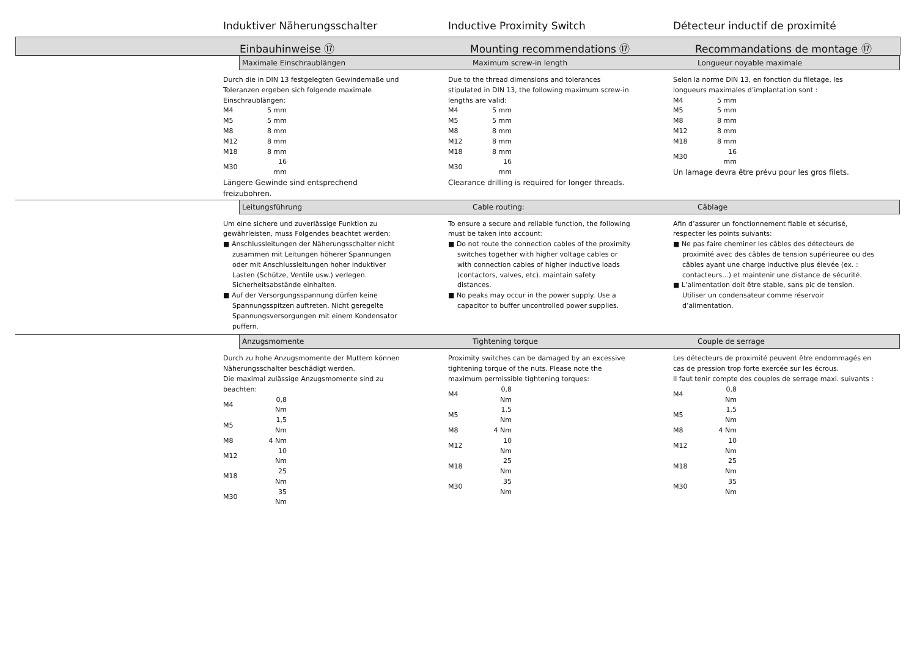Induktiver Näherungsschalter Inductive Proximity Switch Détecteur inductif de proximité
Einbauhinweise ⑰ Mounting recommendations ⑰ Recommandations de montage ⑰
Maximale Einschraublängen Maximum screw-in length Longueur noyable maximale
Durch die in DIN 13 festgelegten Gewindemaße und Toleranzen ergeben sich folgende maximale Einschraublängen:
| M4 | 5 mm |
| M5 | 5 mm |
| M8 | 8 mm |
| M12 | 8 mm |
| M18 | 8 mm |
| M30 | 16 mm |
Längere Gewinde sind entsprechend freizubohren.
Due to the thread dimensions and tolerances stipulated in DIN 13, the following maximum screw-in lengths are valid:
| M4 | 5 mm |
| M5 | 5 mm |
| M8 | 8 mm |
| M12 | 8 mm |
| M18 | 8 mm |
| M30 | 16 mm |
Clearance drilling is required for longer threads.
Selon la norme DIN 13, en fonction du filetage, les longueurs maximales d’implantation sont :
| M4 | 5 mm |
| M5 | 5 mm |
| M8 | 8 mm |
| M12 | 8 mm |
| M18 | 8 mm |
| M30 | 16 mm |
Un lamage devra être prévu pour les gros filets.
Leitungsführung Cable routing: Câblage
Um eine sichere und zuverlässige Funktion zu gewährleisten, muss Folgendes beachtet werden:
■ Anschlussleitungen der Näherungsschalter nicht zusammen mit Leitungen höherer Spannungen oder mit Anschlussleitungen hoher induktiver Lasten (Schütze, Ventile usw.) verlegen. Sicherheitsabstände einhalten.
■ Auf der Versorgungsspannung dürfen keine Spannungsspitzen auftreten. Nicht geregelte Spannungsversorgungen mit einem Kondensator puffern.
To ensure a secure and reliable function, the following must be taken into account:
■ Do not route the connection cables of the proximity switches together with higher voltage cables or with connection cables of higher inductive loads (contactors, valves, etc). maintain safety distances.
■ No peaks may occur in the power supply. Use a capacitor to buffer uncontrolled power supplies.
Afin d’assurer un fonctionnement fiable et sécurisé, respecter les points suivants:
■ Ne pas faire cheminer les câbles des détecteurs de proximité avec des câbles de tension supérieuree ou des câbles ayant une charge inductive plus élevée (ex. : contacteurs...) et maintenir une distance de sécurité.
■ L’alimentation doit être stable, sans pic de tension. Utiliser un condensateur comme réservoir d’alimentation.
Anzugsmomente Tightening torque Couple de serrage
Durch zu hohe Anzugsmomente der Muttern können Näherungsschalter beschädigt werden.
Die maximal zulässige Anzugsmomente sind zu beachten:
| M4 | 0,8 Nm |
| M5 | 1,5 Nm |
| M8 | 4 Nm |
| M12 | 10 Nm |
| M18 | 25 Nm |
| M30 | 35 Nm |
Proximity switches can be damaged by an excessive tightening torque of the nuts. Please note the maximum permissible tightening torques:
| M4 | 0,8 Nm |
| M5 | 1,5 Nm |
| M8 | 4 Nm |
| M12 | 10 Nm |
| M18 | 25 Nm |
| M30 | 35 Nm |
Les détecteurs de proximité peuvent être endommagés en cas de pression trop forte exercée sur les écrous.
Il faut tenir compte des couples de serrage maxi. suivants :
| M4 | 0,8 Nm |
| M5 | 1,5 Nm |
| M8 | 4 Nm |
| M12 | 10 Nm |
| M18 | 25 Nm |
| M30 | 35 Nm |